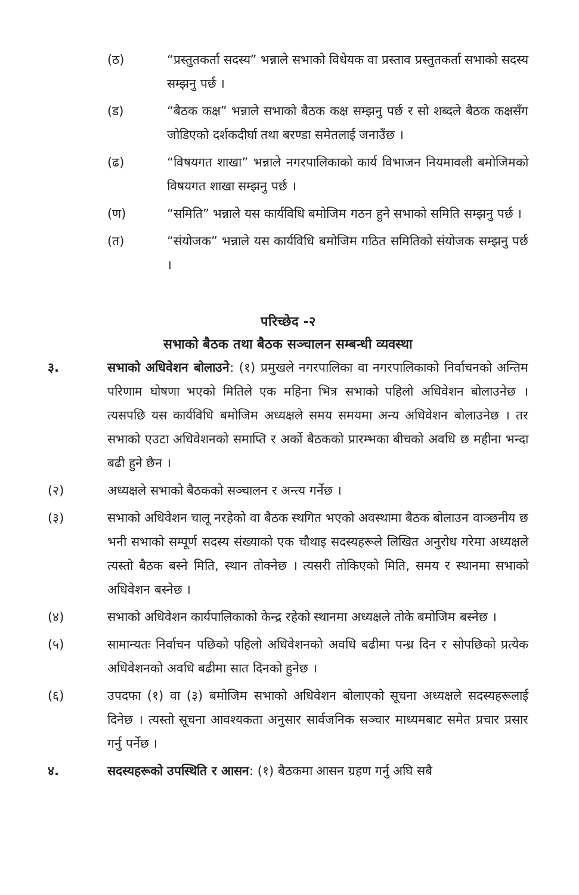(ठ) “प्रस्तुतकर्ता सदस्य” भन्नाले सभाको विधेयक वा प्रस्ताव प्रस्तुतकर्ता सभाको सदस्य सम्झनु पर्छ ।
(ड) “बैठक कक्ष” भन्नाले सभाको बैठक कक्ष सम्झनु पर्छ र सो शब्दले बैठक कक्षसँग जोडिएको दर्शकदीर्घा तथा बरण्डा समेतलाई जनाउँछ ।
(ढ) “विषयगत शाखा” भन्नाले नगरपालिकाको कार्य विभाजन नियमावली बमोजिमको विषयगत शाखा सम्झनु पर्छ ।
(ण) “समिति” भन्नाले यस कार्यविधि बमोजिम गठन हुने सभाको समिति सम्झनु पर्छ ।
(त) “संयोजक” भन्नाले यस कार्यविधि बमोजिम गठित समितिको संयोजक सम्झनु पर्छ ।
परिच्छेद -२
सभाको बैठक तथा बैठक सञ्चालन सम्बन्धी व्यवस्था
३. सभाको अधिवेशन बोलाउने: (१) प्रमुखले नगरपालिका वा नगरपालिकाको निर्वाचनको अन्तिम परिणाम घोषणा भएको मितिले एक महिना भित्र सभाको पहिलो अधिवेशन बोलाउनेछ । त्यसपछि यस कार्यविधि बमोजिम अध्यक्षले समय समयमा अन्य अधिवेशन बोलाउनेछ । तर सभाको एउटा अधिवेशनको समाप्ति र अर्को बैठकको प्रारम्भका बीचको अवधि छ महीना भन्दा बढी हुने छैन ।
(२) अध्यक्षले सभाको बैठकको सञ्चालन र अन्त्य गर्नेछ ।
(३) सभाको अधिवेशन चालू नरहेको वा बैठक स्थगित भएको अवस्थामा बैठक बोलाउन वाञ्छनीय छ भनी सभाको सम्पूर्ण सदस्य संख्याको एक चौथाइ सदस्यहरूले लिखित अनुरोध गरेमा अध्यक्षले त्यस्तो बैठक बस्ने मिति, स्थान तोक्नेछ । त्यसरी तोकिएको मिति, समय र स्थानमा सभाको अधिवेशन बस्नेछ ।
(४) सभाको अधिवेशन कार्यपालिकाको केन्द्र रहेको स्थानमा अध्यक्षले तोके बमोजिम बस्नेछ ।
(५) सामान्यतः निर्वाचन पछिको पहिलो अधिवेशनको अवधि बढीमा पन्ध्र दिन र सोपछिको प्रत्येक अधिवेशनको अवधि बढीमा सात दिनको हुनेछ ।
(६) उपदफा (१) वा (३) बमोजिम सभाको अधिवेशन बोलाएको सूचना अध्यक्षले सदस्यहरूलाई दिनेछ । त्यस्तो सूचना आवश्यकता अनुसार सार्वजनिक सञ्चार माध्यमबाट समेत प्रचार प्रसार गर्नु पर्नेछ ।
४. सदस्यहरूको उपस्थिति र आसन: (१) बैठकमा आसन ग्रहण गर्नु अघि सबै